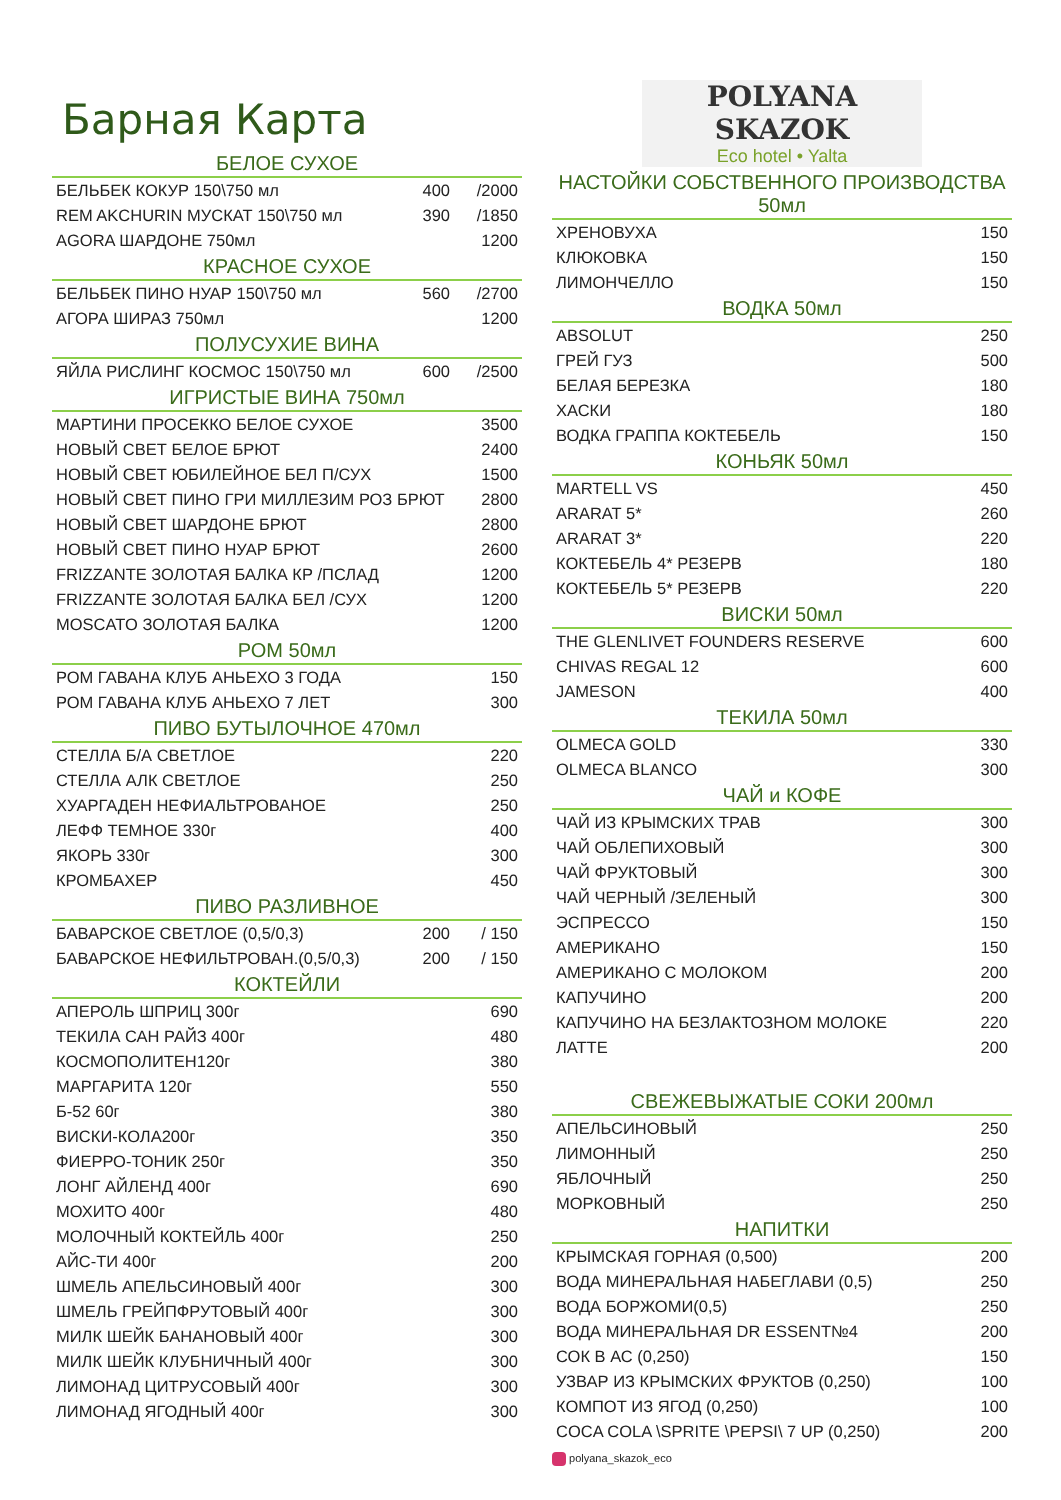Барная Карта
БЕЛОЕ СУХОЕ
| БЕЛЬБЕК КОКУР 150\750 мл | 400 | /2000 |
| REM AKCHURIN МУСКАТ 150\750 мл | 390 | /1850 |
| AGORA ШАРДОНЕ 750мл | | 1200 |
КРАСНОЕ СУХОЕ
| БЕЛЬБЕК ПИНО НУАР 150\750 мл | 560 | /2700 |
| АГОРА ШИРАЗ 750мл | | 1200 |
ПОЛУСУХИЕ ВИНА
| ЯЙЛА РИСЛИНГ КОСМОС 150\750 мл | 600 | /2500 |
ИГРИСТЫЕ ВИНА 750мл
| МАРТИНИ ПРОСЕККО БЕЛОЕ СУХОЕ | 3500 |
| НОВЫЙ СВЕТ БЕЛОЕ БРЮТ | 2400 |
| НОВЫЙ СВЕТ ЮБИЛЕЙНОЕ БЕЛ П/СУХ | 1500 |
| НОВЫЙ СВЕТ ПИНО ГРИ МИЛЛЕЗИМ РОЗ БРЮТ | 2800 |
| НОВЫЙ СВЕТ ШАРДОНЕ БРЮТ | 2800 |
| НОВЫЙ СВЕТ ПИНО НУАР БРЮТ | 2600 |
| FRIZZANTE ЗОЛОТАЯ БАЛКА КР /ПСЛАД | 1200 |
| FRIZZANTE ЗОЛОТАЯ БАЛКА БЕЛ /СУХ | 1200 |
| MOSCATO ЗОЛОТАЯ БАЛКА | 1200 |
РОМ 50мл
| РОМ ГАВАНА КЛУБ АНЬЕХО 3 ГОДА | 150 |
| РОМ ГАВАНА КЛУБ АНЬЕХО 7 ЛЕТ | 300 |
ПИВО БУТЫЛОЧНОЕ 470мл
| СТЕЛЛА Б/А СВЕТЛОЕ | 220 |
| СТЕЛЛА АЛК СВЕТЛОЕ | 250 |
| ХУАРГАДЕН НЕФИАЛЬТРОВАНОЕ | 250 |
| ЛЕФФ ТЕМНОЕ 330г | 400 |
| ЯКОРЬ 330г | 300 |
| КРОМБАХЕР | 450 |
ПИВО РАЗЛИВНОЕ
| БАВАРСКОЕ СВЕТЛОЕ (0,5/0,3) | 200 | / 150 |
| БАВАРСКОЕ НЕФИЛЬТРОВАН.(0,5/0,3) | 200 | / 150 |
КОКТЕЙЛИ
| АПЕРОЛЬ ШПРИЦ 300г | 690 |
| ТЕКИЛА САН РАЙЗ 400г | 480 |
| КОСМОПОЛИТЕН120г | 380 |
| МАРГАРИТА 120г | 550 |
| Б-52 60г | 380 |
| ВИСКИ-КОЛА200г | 350 |
| ФИЕРРО-ТОНИК 250г | 350 |
| ЛОНГ АЙЛЕНД 400г | 690 |
| МОХИТО 400г | 480 |
| МОЛОЧНЫЙ КОКТЕЙЛЬ 400г | 250 |
| АЙС-ТИ 400г | 200 |
| ШМЕЛЬ АПЕЛЬСИНОВЫЙ 400г | 300 |
| ШМЕЛЬ ГРЕЙПФРУТОВЫЙ 400г | 300 |
| МИЛК ШЕЙК БАНАНОВЫЙ 400г | 300 |
| МИЛК ШЕЙК КЛУБНИЧНЫЙ 400г | 300 |
| ЛИМОНАД ЦИТРУСОВЫЙ 400г | 300 |
| ЛИМОНАД ЯГОДНЫЙ 400г | 300 |
POLYANA SKAZOK
Eco hotel • Yalta
НАСТОЙКИ СОБСТВЕННОГО ПРОИЗВОДСТВА 50мл
| ХРЕНОВУХА | 150 |
| КЛЮКОВКА | 150 |
| ЛИМОНЧЕЛЛО | 150 |
ВОДКА 50мл
| ABSOLUT | 250 |
| ГРЕЙ ГУЗ | 500 |
| БЕЛАЯ БЕРЕЗКА | 180 |
| ХАСКИ | 180 |
| ВОДКА ГРАППА КОКТЕБЕЛЬ | 150 |
КОНЬЯК 50мл
| MARTELL VS | 450 |
| ARARAT 5* | 260 |
| ARARAT 3* | 220 |
| КОКТЕБЕЛЬ 4* РЕЗЕРВ | 180 |
| КОКТЕБЕЛЬ 5* РЕЗЕРВ | 220 |
ВИСКИ 50мл
| THE GLENLIVET FOUNDERS RESERVE | 600 |
| CHIVAS REGAL 12 | 600 |
| JAMESON | 400 |
ТЕКИЛА 50мл
| OLMECA GOLD | 330 |
| OLMECA BLANCO | 300 |
ЧАЙ и КОФЕ
| ЧАЙ ИЗ КРЫМСКИХ ТРАВ | 300 |
| ЧАЙ ОБЛЕПИХОВЫЙ | 300 |
| ЧАЙ ФРУКТОВЫЙ | 300 |
| ЧАЙ ЧЕРНЫЙ /ЗЕЛЕНЫЙ | 300 |
| ЭСПРЕССО | 150 |
| АМЕРИКАНО | 150 |
| АМЕРИКАНО С МОЛОКОМ | 200 |
| КАПУЧИНО | 200 |
| КАПУЧИНО НА БЕЗЛАКТОЗНОМ МОЛОКЕ | 220 |
| ЛАТТЕ | 200 |
СВЕЖЕВЫЖАТЫЕ СОКИ 200мл
| АПЕЛЬСИНОВЫЙ | 250 |
| ЛИМОННЫЙ | 250 |
| ЯБЛОЧНЫЙ | 250 |
| МОРКОВНЫЙ | 250 |
НАПИТКИ
| КРЫМСКАЯ ГОРНАЯ (0,500) | 200 |
| ВОДА МИНЕРАЛЬНАЯ НАБЕГЛАВИ (0,5) | 250 |
| ВОДА БОРЖОМИ(0,5) | 250 |
| ВОДА МИНЕРАЛЬНАЯ DR ESSENT№4 | 200 |
| СОК В АС (0,250) | 150 |
| УЗВАР ИЗ КРЫМСКИХ ФРУКТОВ (0,250) | 100 |
| КОМПОТ ИЗ ЯГОД (0,250) | 100 |
| COCA COLA \SPRITE \PEPSI\ 7 UP (0,250) | 200 |
polyana_skazok_eco